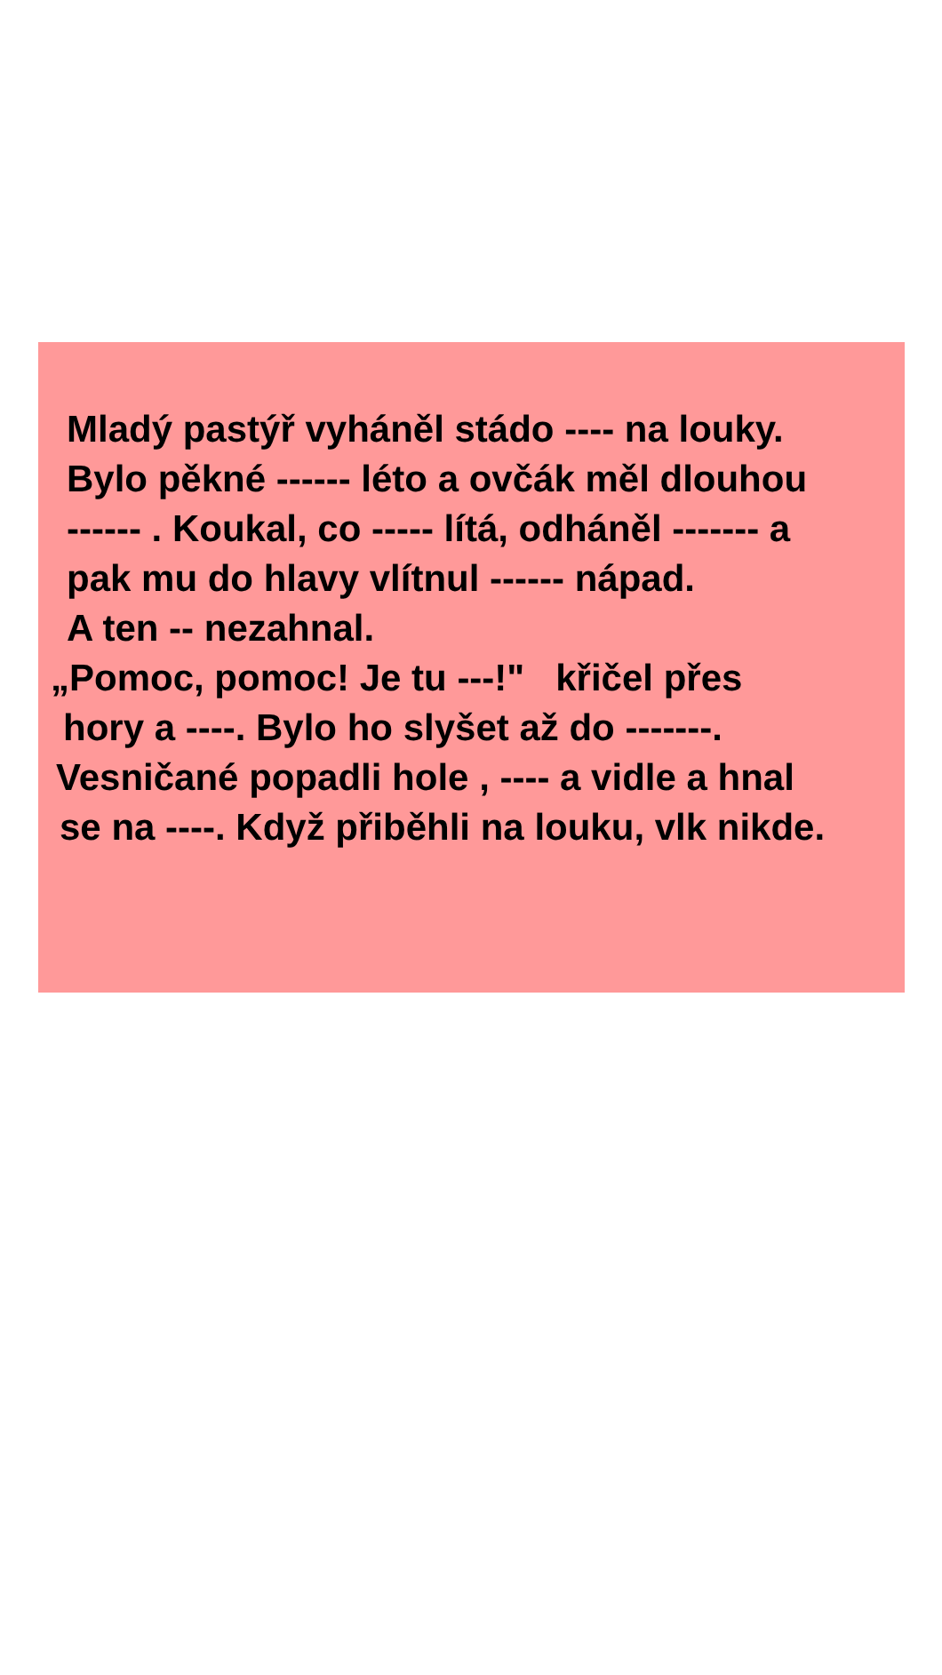Mladý pastýř vyháněl stádo ---- na louky.
Bylo pěkné ------ léto a ovčák měl dlouhou
------ . Koukal, co ----- lítá, odháněl ------- a
pak mu do hlavy vlítnul ------ nápad.
A ten -- nezahnal.
„Pomoc, pomoc! Je tu ---!" křičel přes
hory a ----. Bylo ho slyšet až do -------.
Vesničané popadli hole , ---- a vidle a hnal
se na ----. Když přiběhli na louku, vlk nikde.